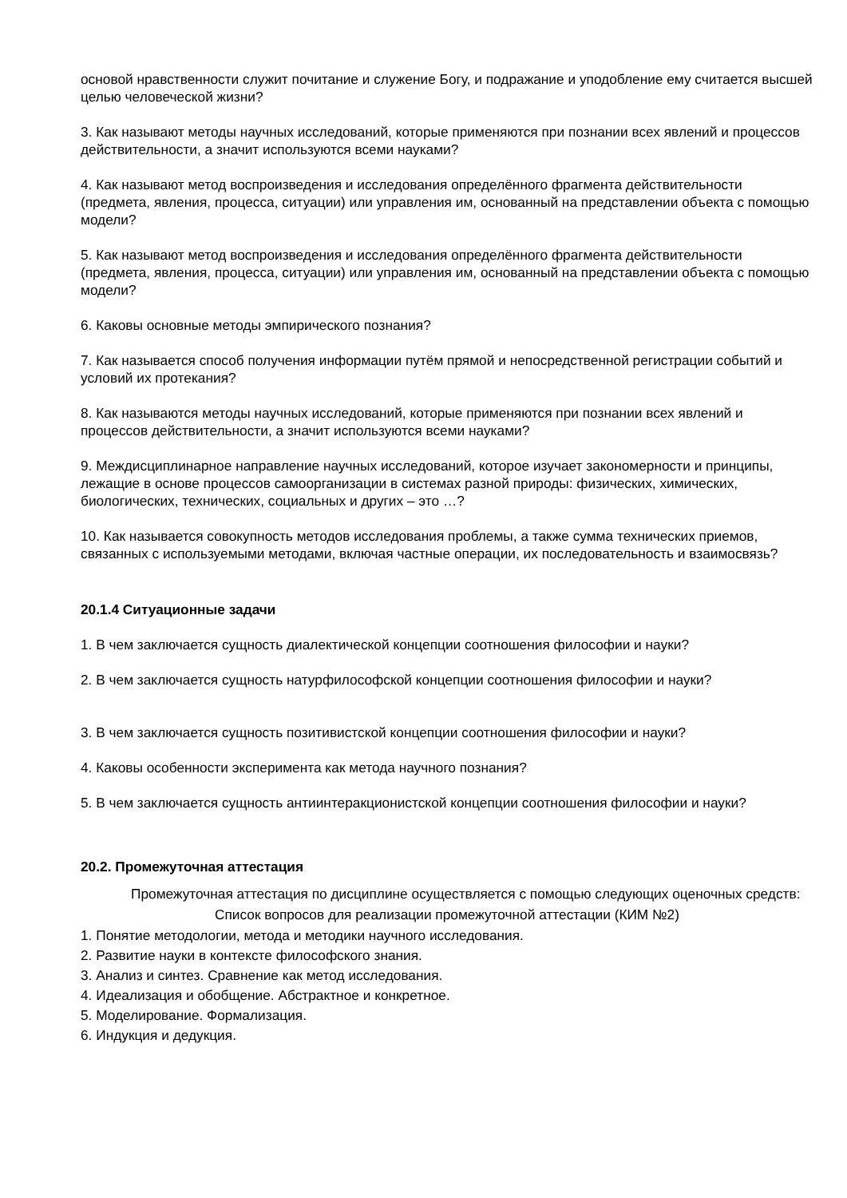основой нравственности служит почитание и служение Богу, и подражание и уподобление ему считается высшей целью человеческой жизни?
3. Как называют методы научных исследований, которые применяются при познании всех явлений и процессов действительности, а значит используются всеми науками?
4. Как называют метод воспроизведения и исследования определённого фрагмента действительности (предмета, явления, процесса, ситуации) или управления им, основанный на представлении объекта с помощью модели?
5. Как называют метод воспроизведения и исследования определённого фрагмента действительности (предмета, явления, процесса, ситуации) или управления им, основанный на представлении объекта с помощью модели?
6. Каковы основные методы эмпирического познания?
7. Как называется способ получения информации путём прямой и непосредственной регистрации событий и условий их протекания?
8. Как называются методы научных исследований, которые применяются при познании всех явлений и процессов действительности, а значит используются всеми науками?
9. Междисциплинарное направление научных исследований, которое изучает закономерности и принципы, лежащие в основе процессов самоорганизации в системах разной природы: физических, химических, биологических, технических, социальных и других – это …?
10. Как называется совокупность методов исследования проблемы, а также сумма технических приемов, связанных с используемыми методами, включая частные операции, их последовательность и взаимосвязь?
20.1.4 Ситуационные задачи
1. В чем заключается сущность диалектической концепции соотношения философии и науки?
2. В чем заключается сущность натурфилософской концепции соотношения философии и науки?
3. В чем заключается сущность позитивистской концепции соотношения философии и науки?
4. Каковы особенности эксперимента как метода научного познания?
5. В чем заключается сущность антиинтеракционистской концепции соотношения философии и науки?
20.2. Промежуточная аттестация
Промежуточная аттестация по дисциплине осуществляется с помощью следующих оценочных средств:
Список вопросов для реализации промежуточной аттестации (КИМ №2)
1. Понятие методологии, метода и методики научного исследования.
2. Развитие науки в контексте философского знания.
3. Анализ и синтез. Сравнение как метод исследования.
4. Идеализация и обобщение. Абстрактное и конкретное.
5. Моделирование. Формализация.
6. Индукция и дедукция.